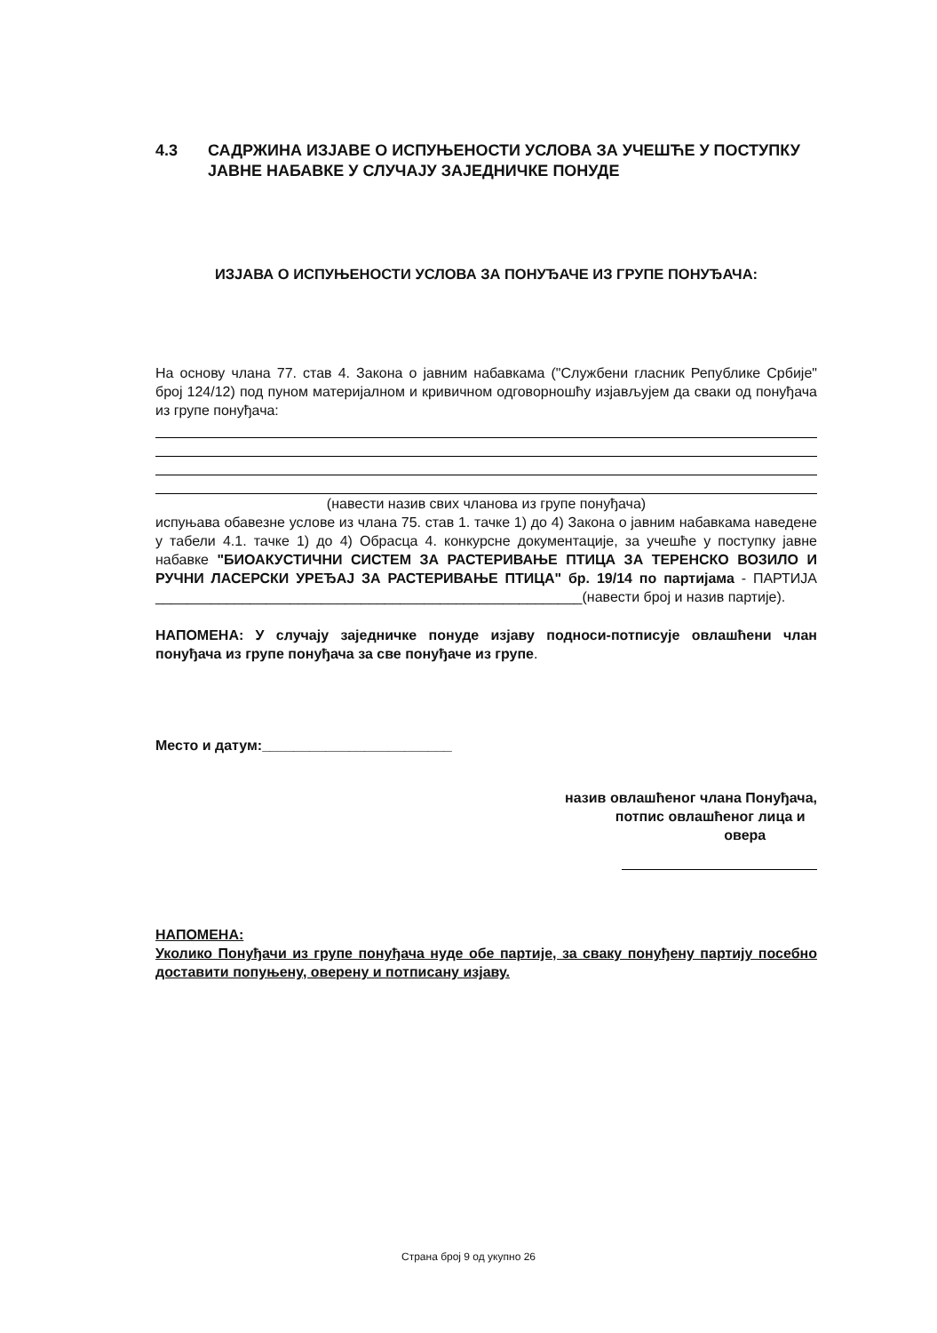4.3 САДРЖИНА ИЗЈАВЕ О ИСПУЊЕНОСТИ УСЛОВА ЗА УЧЕШЋЕ У ПОСТУПКУ ЈАВНЕ НАБАВКЕ У СЛУЧАЈУ ЗАЈЕДНИЧКЕ ПОНУДЕ
ИЗЈАВА О ИСПУЊЕНОСТИ УСЛОВА ЗА ПОНУЂАЧЕ ИЗ ГРУПЕ ПОНУЂАЧА:
На основу члана 77. став 4. Закона о јавним набавкама ("Службени гласник Републике Србије" број 124/12) под пуном материјалном и кривичном одговорношћу изјављујем да сваки од понуђача из групе понуђача:
(навести назив свих чланова из групе понуђача)
испуњава обавезне услове из члана 75. став 1. тачке 1) до 4) Закона о јавним набавкама наведене у табели 4.1. тачке 1) до 4) Обрасца 4. конкурсне документације, за учешће у поступку јавне набавке "БИОАКУСТИЧНИ СИСТЕМ ЗА РАСТЕРИВАЊЕ ПТИЦА ЗА ТЕРЕНСКО ВОЗИЛО И РУЧНИ ЛАСЕРСКИ УРЕЂАЈ ЗА РАСТЕРИВАЊЕ ПТИЦА" бр. 19/14 по партијама - ПАРТИЈА ______________________________________________________(навести број и назив партије).
НАПОМЕНА: У случају заједничке понуде изјаву подноси-потписује овлашћени члан понуђача из групе понуђача за све понуђаче из групе.
Место и датум:________________________
назив овлашћеног члана Понуђача,
потпис овлашћеног лица и
овера
НАПОМЕНА:
Уколико Понуђачи из групе понуђача нуде обе партије, за сваку понуђену партију посебно доставити попуњену, оверену и потписану изјаву.
Страна број 9 од укупно 26